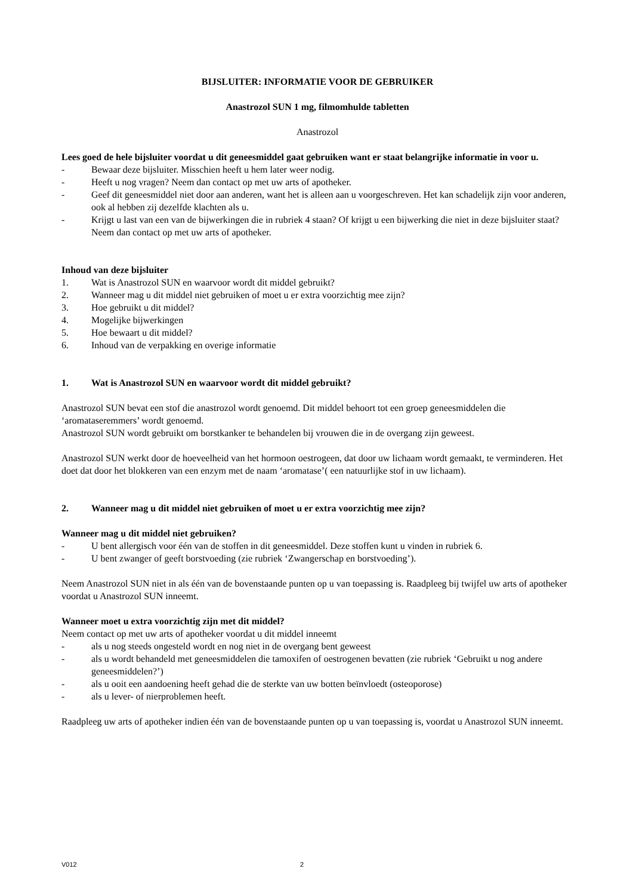BIJSLUITER: INFORMATIE VOOR DE GEBRUIKER
Anastrozol SUN 1 mg, filmomhulde tabletten
Anastrozol
Lees goed de hele bijsluiter voordat u dit geneesmiddel gaat gebruiken want er staat belangrijke informatie in voor u.
- Bewaar deze bijsluiter. Misschien heeft u hem later weer nodig.
- Heeft u nog vragen? Neem dan contact op met uw arts of apotheker.
- Geef dit geneesmiddel niet door aan anderen, want het is alleen aan u voorgeschreven. Het kan schadelijk zijn voor anderen, ook al hebben zij dezelfde klachten als u.
- Krijgt u last van een van de bijwerkingen die in rubriek 4 staan? Of krijgt u een bijwerking die niet in deze bijsluiter staat? Neem dan contact op met uw arts of apotheker.
Inhoud van deze bijsluiter
1. Wat is Anastrozol SUN en waarvoor wordt dit middel gebruikt?
2. Wanneer mag u dit middel niet gebruiken of moet u er extra voorzichtig mee zijn?
3. Hoe gebruikt u dit middel?
4. Mogelijke bijwerkingen
5. Hoe bewaart u dit middel?
6. Inhoud van de verpakking en overige informatie
1. Wat is Anastrozol SUN en waarvoor wordt dit middel gebruikt?
Anastrozol SUN bevat een stof die anastrozol wordt genoemd. Dit middel behoort tot een groep geneesmiddelen die ‘aromataseremmers’ wordt genoemd.
Anastrozol SUN wordt gebruikt om borstkanker te behandelen bij vrouwen die in de overgang zijn geweest.
Anastrozol SUN werkt door de hoeveelheid van het hormoon oestrogeen, dat door uw lichaam wordt gemaakt, te verminderen. Het doet dat door het blokkeren van een enzym met de naam ‘aromatase’( een natuurlijke stof in uw lichaam).
2. Wanneer mag u dit middel niet gebruiken of moet u er extra voorzichtig mee zijn?
Wanneer mag u dit middel niet gebruiken?
- U bent allergisch voor één van de stoffen in dit geneesmiddel. Deze stoffen kunt u vinden in rubriek 6.
- U bent zwanger of geeft borstvoeding (zie rubriek ‘Zwangerschap en borstvoeding’).
Neem Anastrozol SUN niet in als één van de bovenstaande punten op u van toepassing is. Raadpleeg bij twijfel uw arts of apotheker voordat u Anastrozol SUN inneemt.
Wanneer moet u extra voorzichtig zijn met dit middel?
Neem contact op met uw arts of apotheker voordat u dit middel inneemt
- als u nog steeds ongesteld wordt en nog niet in de overgang bent geweest
- als u wordt behandeld met geneesmiddelen die tamoxifen of oestrogenen bevatten (zie rubriek ‘Gebruikt u nog andere geneesmiddelen?’)
- als u ooit een aandoening heeft gehad die de sterkte van uw botten beïnvloedt (osteoporose)
- als u lever- of nierproblemen heeft.
Raadpleeg uw arts of apotheker indien één van de bovenstaande punten op u van toepassing is, voordat u Anastrozol SUN inneemt.
V012 2